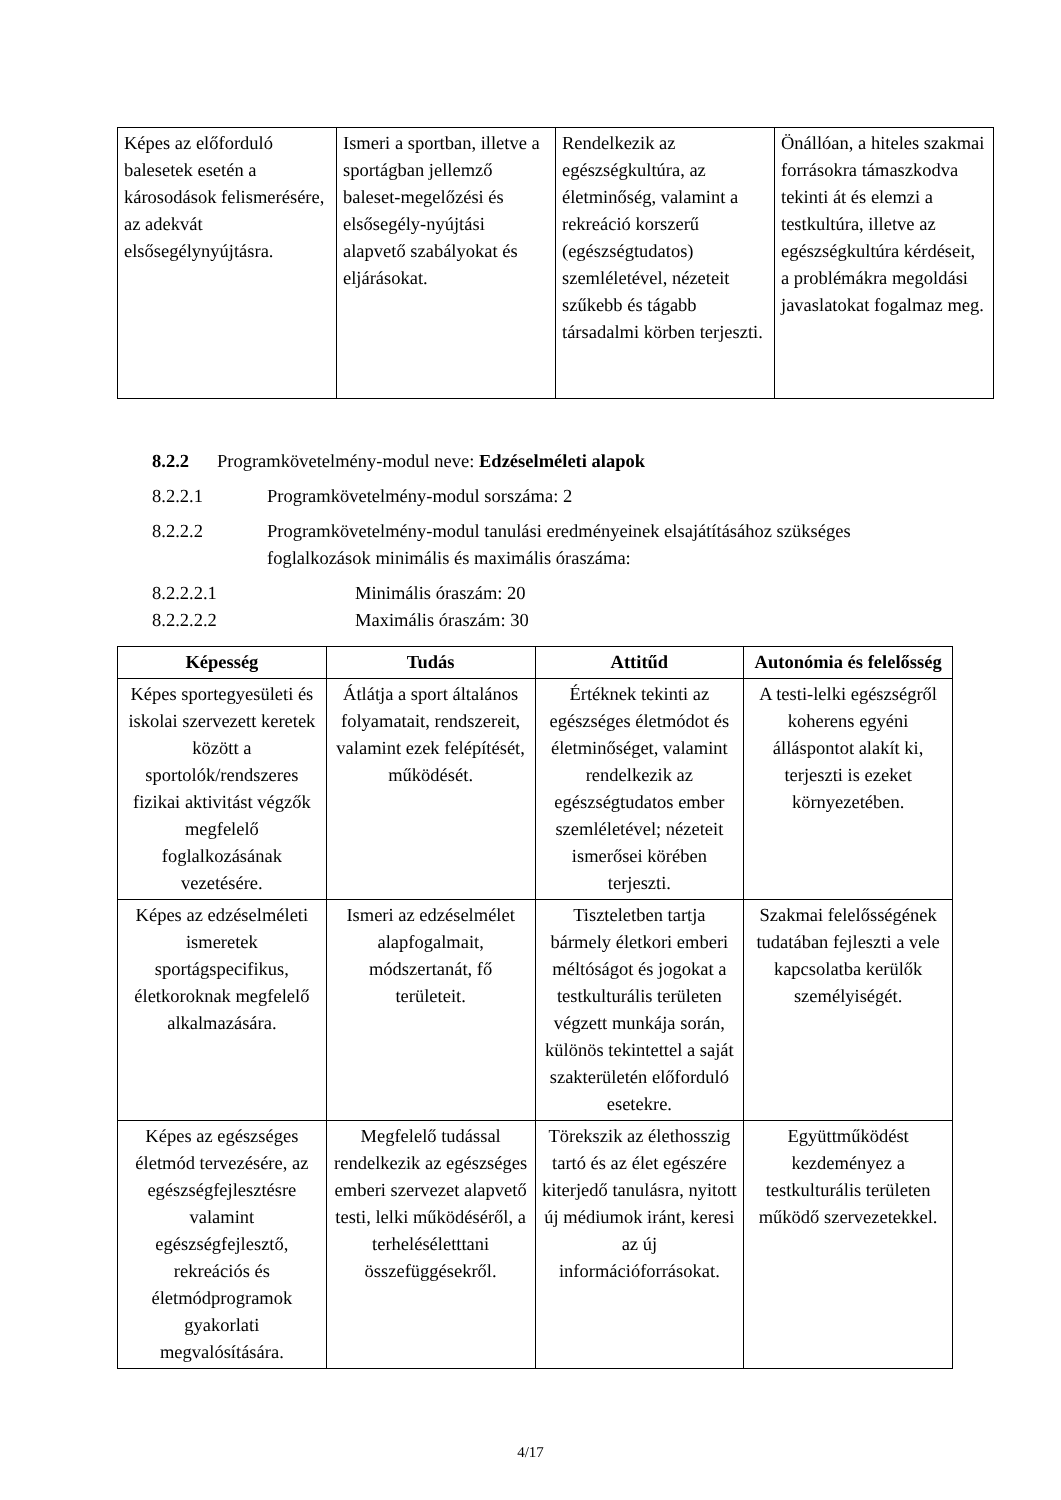| Képes az előforduló balesetek esetén a károsodások felismerésére, az adekvát elsősegélynyújtásra. | Ismeri a sportban, illetve a sportágban jellemző baleset-megelőzési és elsősegély-nyújtási alapvető szabályokat és eljárásokat. | Rendelkezik az egészségkultúra, az életminőség, valamint a rekreáció korszerű (egészségtudatos) szemléletével, nézeteit szűkebb és tágabb társadalmi körben terjeszti. | Önállóan, a hiteles szakmai forrásokra támaszkodva tekinti át és elemzi a testkultúra, illetve az egészségkultúra kérdéseit, a problémákra megoldási javaslatokat fogalmaz meg. |
8.2.2 Programkövetelmény-modul neve: Edzéselméleti alapok
8.2.2.1 Programkövetelmény-modul sorszáma: 2
8.2.2.2 Programkövetelmény-modul tanulási eredményeinek elsajátításához szükséges foglalkozások minimális és maximális óraszáma:
8.2.2.2.1 Minimális óraszám: 20
8.2.2.2.2 Maximális óraszám: 30
| Képesség | Tudás | Attitűd | Autonómia és felelősség |
| --- | --- | --- | --- |
| Képes sportegyesületi és iskolai szervezett keretek között a sportolók/rendszeres fizikai aktivitást végzők megfelelő foglalkozásának vezetésére. | Átlátja a sport általános folyamatait, rendszereit, valamint ezek felépítését, működését. | Értéknek tekinti az egészséges életmódot és életminőséget, valamint rendelkezik az egészségtudatos ember szemléletével; nézeteit ismerősei körében terjeszti. | A testi-lelki egészségről koherens egyéni álláspontot alakít ki, terjeszti is ezeket környezetében. |
| Képes az edzéselméleti ismeretek sportágspecifikus, életkoroknak megfelelő alkalmazására. | Ismeri az edzéselmélet alapfogalmait, módszertanát, fő területeit. | Tiszteletben tartja bármely életkori emberi méltóságot és jogokat a testkulturális területen végzett munkája során, különös tekintettel a saját szakterületén előforduló esetekre. | Szakmai felelősségének tudatában fejleszti a vele kapcsolatba kerülők személyiségét. |
| Képes az egészséges életmód tervezésére, az egészségfejlesztésre valamint egészségfejlesztő, rekreációs és életmódprogramok gyakorlati megvalósítására. | Megfelelő tudással rendelkezik az egészséges emberi szervezet alapvető testi, lelki működéséről, a terheléséletttani összefüggésekről. | Törekszik az élethosszig tartó és az élet egészére kiterjedő tanulásra, nyitott új médiumok iránt, keresi az új információforrásokat. | Együttműködést kezdeményez a testkulturális területen működő szervezetekkel. |
4/17